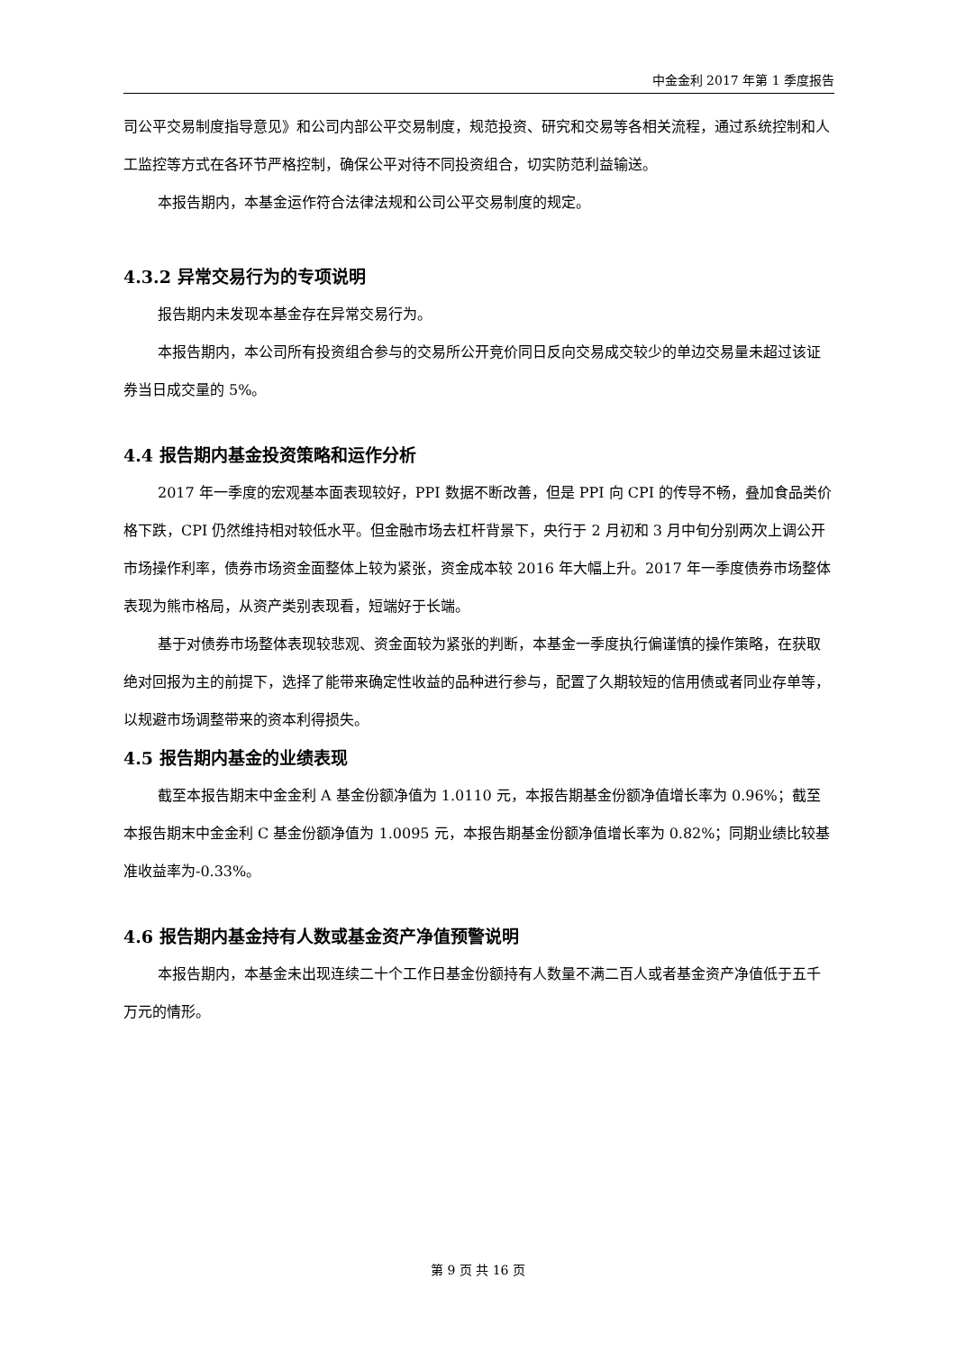中金金利 2017 年第 1 季度报告
司公平交易制度指导意见》和公司内部公平交易制度，规范投资、研究和交易等各相关流程，通过系统控制和人工监控等方式在各环节严格控制，确保公平对待不同投资组合，切实防范利益输送。
本报告期内，本基金运作符合法律法规和公司公平交易制度的规定。
4.3.2 异常交易行为的专项说明
报告期内未发现本基金存在异常交易行为。
本报告期内，本公司所有投资组合参与的交易所公开竞价同日反向交易成交较少的单边交易量未超过该证券当日成交量的 5%。
4.4 报告期内基金投资策略和运作分析
2017 年一季度的宏观基本面表现较好，PPI 数据不断改善，但是 PPI 向 CPI 的传导不畅，叠加食品类价格下跌，CPI 仍然维持相对较低水平。但金融市场去杠杆背景下，央行于 2 月初和 3 月中旬分别两次上调公开市场操作利率，债券市场资金面整体上较为紧张，资金成本较 2016 年大幅上升。2017 年一季度债券市场整体表现为熊市格局，从资产类别表现看，短端好于长端。
基于对债券市场整体表现较悲观、资金面较为紧张的判断，本基金一季度执行偏谨慎的操作策略，在获取绝对回报为主的前提下，选择了能带来确定性收益的品种进行参与，配置了久期较短的信用债或者同业存单等，以规避市场调整带来的资本利得损失。
4.5 报告期内基金的业绩表现
截至本报告期末中金金利 A 基金份额净值为 1.0110 元，本报告期基金份额净值增长率为 0.96%；截至本报告期末中金金利 C 基金份额净值为 1.0095 元，本报告期基金份额净值增长率为 0.82%；同期业绩比较基准收益率为-0.33%。
4.6 报告期内基金持有人数或基金资产净值预警说明
本报告期内，本基金未出现连续二十个工作日基金份额持有人数量不满二百人或者基金资产净值低于五千万元的情形。
第 9 页 共 16 页